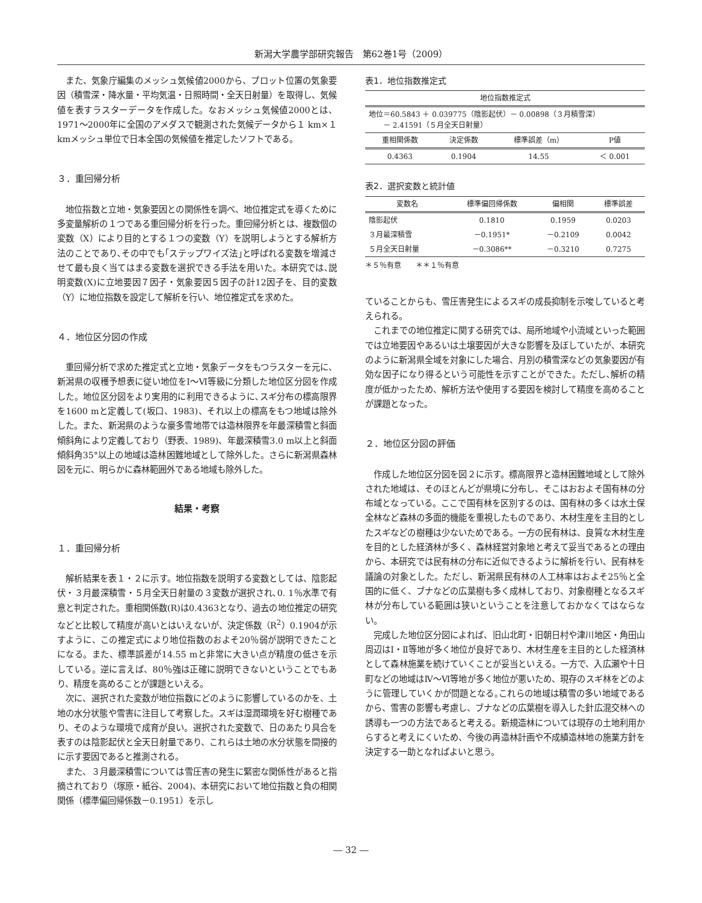新潟大学農学部研究報告　第62巻1号（2009）
また、気象庁編集のメッシュ気候値2000から、プロット位置の気象要因（積雪深・降水量・平均気温・日照時間・全天日射量）を取得し、気候値を表すラスターデータを作成した。なおメッシュ気候値2000とは、1971～2000年に全国のアメダスで観測された気候データから１ km×１ kmメッシュ単位で日本全国の気候値を推定したソフトである。
３．重回帰分析
地位指数と立地・気象要因との関係性を調べ、地位推定式を導くために多変量解析の１つである重回帰分析を行った。重回帰分析とは、複数個の変数（X）により目的とする１つの変数（Y）を説明しようとする解析方法のことであり､その中でも｢ステップワイズ法｣と呼ばれる変数を増減させて最も良く当てはまる変数を選択できる手法を用いた。本研究では､説明変数(X)に立地要因７因子・気象要因５因子の計12因子を、目的変数（Y）に地位指数を設定して解析を行い、地位推定式を求めた。
４．地位区分図の作成
重回帰分析で求めた推定式と立地・気象データをもつラスターを元に、新潟県の収穫予想表に従い地位をⅠ～Ⅵ等級に分類した地位区分図を作成した。地位区分図をより実用的に利用できるように､スギ分布の標高限界を1600 mと定義して(坂口、1983)、それ以上の標高をもつ地域は除外した。また、新潟県のような豪多雪地帯では造林限界を年最深積雪と斜面傾斜角により定義しており（野表、1989)、年最深積雪3.0 m以上と斜面傾斜角35°以上の地域は造林困難地域として除外した。さらに新潟県森林図を元に、明らかに森林範囲外である地域も除外した。
結果・考察
１．重回帰分析
解析結果を表１・２に示す。地位指数を説明する変数としては、陰影起伏・３月最深積雪・５月全天日射量の３変数が選択され､0. 1％水準で有意と判定された。重相関係数(R)は0.4363となり、過去の地位推定の研究などと比較して精度が高いとはいえないが、決定係数（R<sup>2</sup>）0.1904が示すように、この推定式により地位指数のおよそ20％弱が説明できたことになる。また、標準誤差が14.55 mと非常に大きい点が精度の低さを示している。逆に言えば、80％強は正確に説明できないということでもあり、精度を高めることが課題といえる。
次に、選択された変数が地位指数にどのように影響しているのかを、土地の水分状態や雪害に注目して考察した。スギは湿潤環境を好む樹種であり、そのような環境で成育が良い。選択された変数で、日のあたり具合を表すのは陰影起伏と全天日射量であり、これらは土地の水分状態を間接的に示す要因であると推測される。
また、３月最深積雪については雪圧害の発生に緊密な関係性があると指摘されており（塚原・紙谷、2004)、本研究において地位指数と負の相関関係（標準偏回帰係数－0.1951）を示し
表1．地位指数推定式
| 地位指数推定式 | | | |
| --- | --- | --- | --- |
| 地位＝60.5843 ＋ 0.039775（陰影起伏）－ 0.00898（３月積雪深） － 2.41591（５月全天日射量） | | | |
| 重相関係数 | 決定係数 | 標準誤差（m） | P値 |
| 0.4363 | 0.1904 | 14.55 | ＜ 0.001 |
表2．選択変数と統計値
| 変数名 | 標準偏回帰係数 | 偏相関 | 標準誤差 |
| --- | --- | --- | --- |
| 陰影起伏 | 0.1810 | 0.1959 | 0.0203 |
| ３月最深積雪 | －0.1951* | －0.2109 | 0.0042 |
| ５月全天日射量 | －0.3086** | －0.3210 | 0.7275 |
＊５％有意　　＊＊１％有意
ていることからも、雪圧害発生によるスギの成長抑制を示唆していると考えられる。
これまでの地位推定に関する研究では、局所地域や小流域といった範囲では立地要因やあるいは土壌要因が大きな影響を及ぼしていたが、本研究のように新潟県全域を対象にした場合、月別の積雪深などの気象要因が有効な因子になり得るという可能性を示すことができた。ただし､解析の精度が低かったため、解析方法や使用する要因を検討して精度を高めることが課題となった。
２．地位区分図の評価
作成した地位区分図を図２に示す。標高限界と造林困難地域として除外された地域は、そのほとんどが県境に分布し、そこはおおよそ国有林の分布域となっている。ここで国有林を区別するのは、国有林の多くは水土保全林など森林の多面的機能を重視したものであり、木材生産を主目的としたスギなどの樹種は少ないためである。一方の民有林は、良質な木材生産を目的とした経済林が多く、森林経営対象地と考えて妥当であるとの理由から、本研究では民有林の分布に近似できるように解析を行い、民有林を議論の対象とした。ただし、新潟県民有林の人工林率はおよそ25％と全国的に低く、ブナなどの広葉樹も多く成林しており、対象樹種となるスギ林が分布している範囲は狭いということを注意しておかなくてはならない。
完成した地位区分図によれば、旧山北町・旧朝日村や津川地区・角田山周辺はⅠ・Ⅱ等地が多く地位が良好であり、木材生産を主目的とした経済林として森林施業を続けていくことが妥当といえる。一方で、入広瀬や十日町などの地域はⅣ～Ⅵ等地が多く地位が悪いため、現存のスギ林をどのように管理していくかが問題となる｡これらの地域は積雪の多い地域であるから、雪害の影響も考慮し、ブナなどの広葉樹を導入した針広混交林への誘導も一つの方法であると考える。新規造林については現存の土地利用からすると考えにくいため、今後の再造林計画や不成績造林地の施業方針を決定する一助となればよいと思う。
― 32 ―